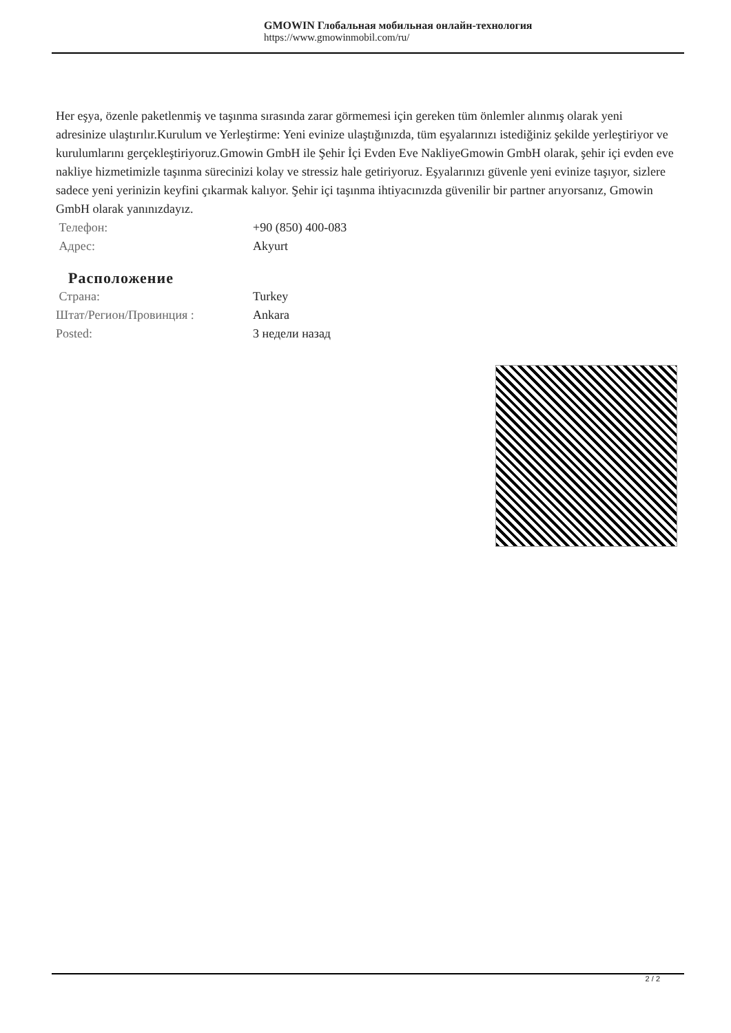GMOWIN Глобальная мобильная онлайн-технология
https://www.gmowinmobil.com/ru/
Her eşya, özenle paketlenmiş ve taşınma sırasında zarar görmemesi için gereken tüm önlemler alınmış olarak yeni adresinize ulaştırılır.Kurulum ve Yerleştirme: Yeni evinize ulaştığınızda, tüm eşyalarınızı istediğiniz şekilde yerleştiriyor ve kurulumlarını gerçekleştiriyoruz.Gmowin GmbH ile Şehir İçi Evden Eve NakliyeGmowin GmbH olarak, şehir içi evden eve nakliye hizmetimizle taşınma sürecinizi kolay ve stressiz hale getiriyoruz. Eşyalarınızı güvenle yeni evinize taşıyor, sizlere sadece yeni yerinizin keyfini çıkarmak kalıyor. Şehir içi taşınma ihtiyacınızda güvenilir bir partner arıyorsanız, Gmowin GmbH olarak yanınızdayız.
| Телефон: | +90 (850) 400-083 |
| Адрес: | Akyurt |
Расположение
| Страна: | Turkey |
| Штат/Регион/Провинция : | Ankara |
| Posted: | 3 недели назад |
2 / 2